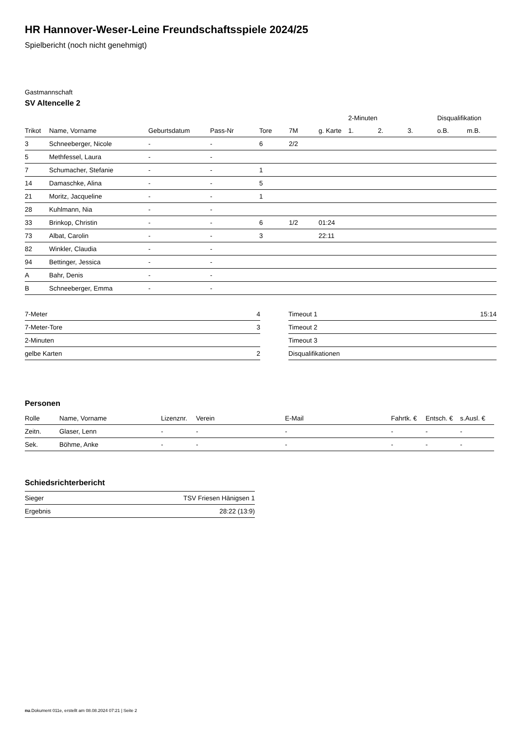HR Hannover-Weser-Leine Freundschaftsspiele 2024/25
Spielbericht (noch nicht genehmigt)
Gastmannschaft
SV Altencelle 2
| | | | | | | | 2-Minuten | | | Disqualifikation | |
| --- | --- | --- | --- | --- | --- | --- | --- | --- | --- | --- | --- |
| Trikot | Name, Vorname | Geburtsdatum | Pass-Nr | Tore | 7M | g. Karte | 1. | 2. | 3. | o.B. | m.B. |
| 3 | Schneeberger, Nicole | - | - | 6 | 2/2 | | | | | | |
| 5 | Methfessel, Laura | - | - | | | | | | | | |
| 7 | Schumacher, Stefanie | - | - | 1 | | | | | | | |
| 14 | Damaschke, Alina | - | - | 5 | | | | | | | |
| 21 | Moritz, Jacqueline | - | - | 1 | | | | | | | |
| 28 | Kuhlmann, Nia | - | - | | | | | | | | |
| 33 | Brinkop, Christin | - | - | 6 | 1/2 | 01:24 | | | | | |
| 73 | Albat, Carolin | - | - | 3 | | 22:11 | | | | | |
| 82 | Winkler, Claudia | - | - | | | | | | | | |
| 94 | Bettinger, Jessica | - | - | | | | | | | | |
| A | Bahr, Denis | - | - | | | | | | | | |
| B | Schneeberger, Emma | - | - | | | | | | | | |
| 7-Meter | 4 |
| 7-Meter-Tore | 3 |
| 2-Minuten | |
| gelbe Karten | 2 |
| Timeout 1 | 15:14 |
| Timeout 2 | |
| Timeout 3 | |
| Disqualifikationen | |
Personen
| Rolle | Name, Vorname | Lizenznr. | Verein | E-Mail | Fahrtk. € | Entsch. € | s.Ausl. € |
| --- | --- | --- | --- | --- | --- | --- | --- |
| Zeitn. | Glaser, Lenn | - | - | - | - | - | - |
| Sek. | Böhme, Anke | - | - | - | - | - | - |
Schiedsrichterbericht
| Sieger | TSV Friesen Hänigsen 1 |
| Ergebnis | 28:22 (13:9) |
nu.Dokument 011e, erstellt am 08.08.2024 07:21 | Seite 2